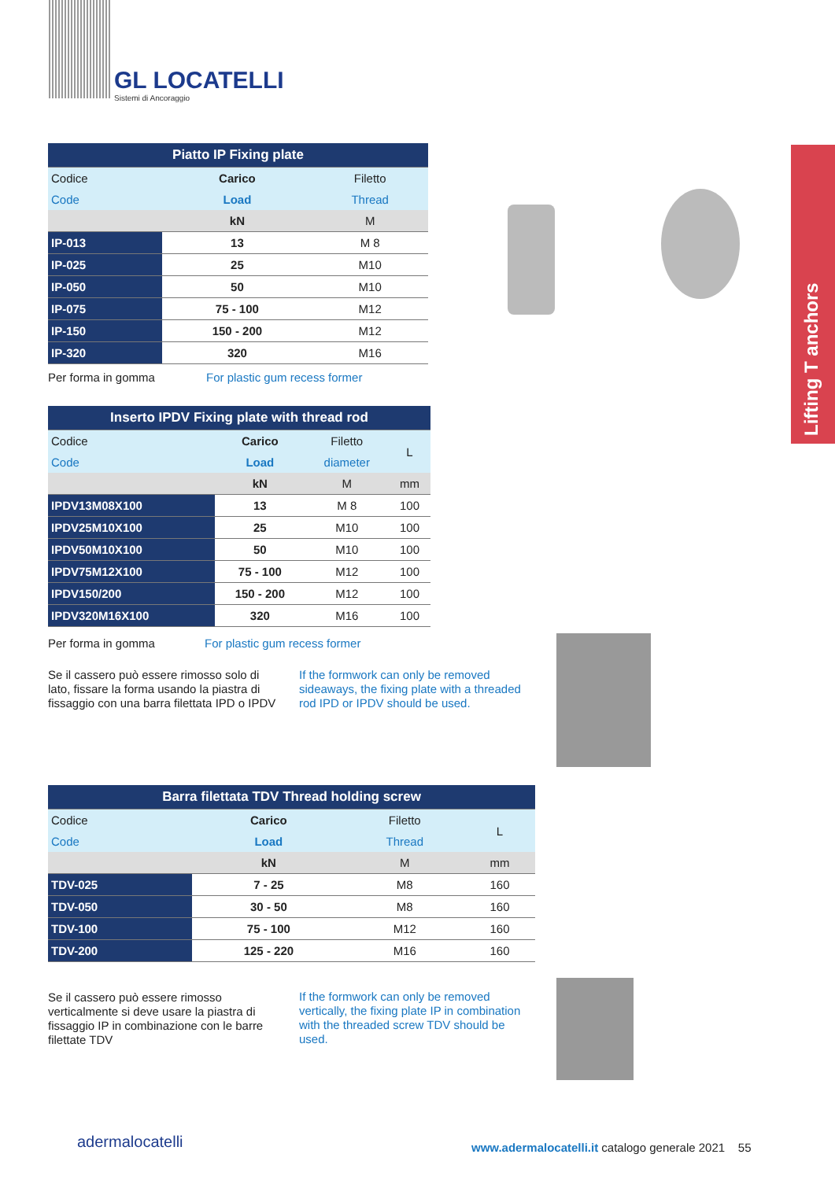GL LOCATELLI
Sistemi di Ancoraggio
Lifting T anchors
| Piatto IP Fixing plate | | |
| --- | --- | --- |
| Codice | Carico | Filetto |
| Code | Load | Thread |
| | kN | M |
| IP-013 | 13 | M 8 |
| IP-025 | 25 | M10 |
| IP-050 | 50 | M10 |
| IP-075 | 75 - 100 | M12 |
| IP-150 | 150 - 200 | M12 |
| IP-320 | 320 | M16 |
Per forma in gomma For plastic gum recess former
| Inserto IPDV Fixing plate with thread rod | | | |
| --- | --- | --- | --- |
| Codice | Carico | Filetto | L |
| Code | Load | diameter | |
| | kN | M | mm |
| IPDV13M08X100 | 13 | M 8 | 100 |
| IPDV25M10X100 | 25 | M10 | 100 |
| IPDV50M10X100 | 50 | M10 | 100 |
| IPDV75M12X100 | 75 - 100 | M12 | 100 |
| IPDV150/200 | 150 - 200 | M12 | 100 |
| IPDV320M16X100 | 320 | M16 | 100 |
Per forma in gomma For plastic gum recess former
Se il cassero può essere rimosso solo di lato, fissare la forma usando la piastra di fissaggio con una barra filettata IPD o IPDV
If the formwork can only be removed sideaways, the fixing plate with a threaded rod IPD or IPDV should be used.
| Barra filettata TDV Thread holding screw | | | |
| --- | --- | --- | --- |
| Codice | Carico | Filetto | L |
| Code | Load | Thread | |
| | kN | M | mm |
| TDV-025 | 7 - 25 | M8 | 160 |
| TDV-050 | 30 - 50 | M8 | 160 |
| TDV-100 | 75 - 100 | M12 | 160 |
| TDV-200 | 125 - 220 | M16 | 160 |
Se il cassero può essere rimosso verticalmente si deve usare la piastra di fissaggio IP in combinazione con le barre filettate TDV
If the formwork can only be removed vertically, the fixing plate IP in combination with the threaded screw TDV should be used.
adermalocatelli
www.adermalocatelli.it catalogo generale 2021 55